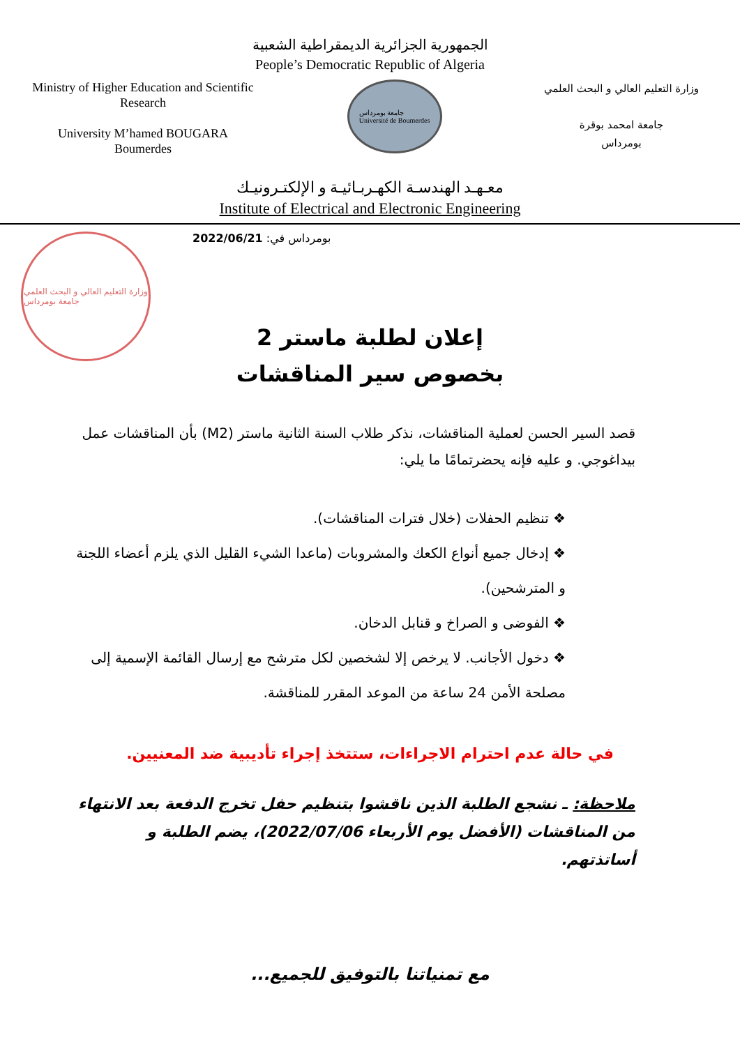الجمهورية الجزائرية الديمقراطية الشعبية
People’s Democratic Republic of Algeria
Ministry of Higher Education and Scientific Research
University M’hamed BOUGARA
Boumerdes
جامعة بومرداس
Université de Boumerdes
وزارة التعليم العالي و البحث العلمي
جامعة امحمد بوقرة
بومرداس
معـهـد الهندسـة الكهـربـائيـة و الإلكتـرونيـك
Institute of Electrical and Electronic Engineering
وزارة التعليم العالي و البحث العلمي
جامعة بومرداس
بومرداس في: 2022/06/21
إعلان لطلبة ماستر 2
بخصوص سير المناقشات
قصد السير الحسن لعملية المناقشات، نذكر طلاب السنة الثانية ماستر (M2) بأن المناقشات عمل بيداغوجي. و عليه فإنه يحضرتمامًا ما يلي:
❖ تنظيم الحفلات (خلال فترات المناقشات).
❖ إدخال جميع أنواع الكعك والمشروبات (ماعدا الشيء القليل الذي يلزم أعضاء اللجنة و المترشحين).
❖ الفوضى و الصراخ و قنابل الدخان.
❖ دخول الأجانب. لا يرخص إلا لشخصين لكل مترشح مع إرسال القائمة الإسمية إلى مصلحة الأمن 24 ساعة من الموعد المقرر للمناقشة.
في حالة عدم احترام الاجراءات، ستتخذ إجراء تأديبية ضد المعنيين.
ملاحظة: ـ نشجع الطلبة الذين ناقشوا بتنظيم حفل تخرج الدفعة بعد الانتهاء من المناقشات (الأفضل يوم الأربعاء 2022/07/06)، يضم الطلبة و أساتذتهم.
مع تمنياتنا بالتوفيق للجميع...